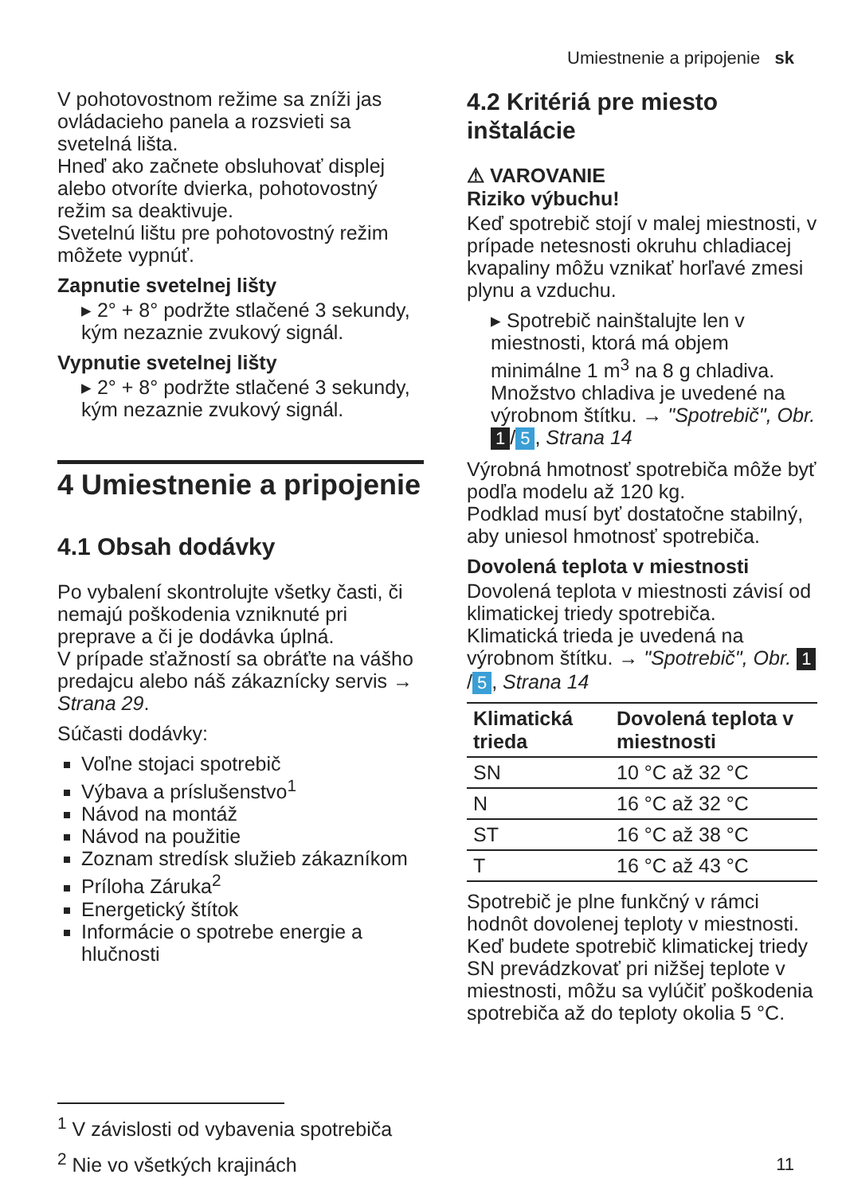Umiestnenie a pripojenie sk
V pohotovostnom režime sa zníži jas ovládacieho panela a rozsvieti sa svetelná lišta.
Hneď ako začnete obsluhovať displej alebo otvoríte dvierka, pohotovostný režim sa deaktivuje.
Svetelnú lištu pre pohotovostný režim môžete vypnúť.
Zapnutie svetelnej lišty
▸ 2° + 8° podržte stlačené 3 sekundy, kým nezaznie zvukový signál.
Vypnutie svetelnej lišty
▸ 2° + 8° podržte stlačené 3 sekundy, kým nezaznie zvukový signál.
4 Umiestnenie a pripojenie
4.1 Obsah dodávky
Po vybalení skontrolujte všetky časti, či nemajú poškodenia vzniknuté pri preprave a či je dodávka úplná.
V prípade sťažností sa obráťte na vášho predajcu alebo náš zákaznícky servis → Strana 29.
Súčasti dodávky:
Voľne stojaci spotrebič
Výbava a príslušenstvo<sup>1</sup>
Návod na montáž
Návod na použitie
Zoznam stredísk služieb zákazníkom
Príloha Záruka<sup>2</sup>
Energetický štítok
Informácie o spotrebe energie a hlučnosti
4.2 Kritériá pre miesto inštalácie
⚠ VAROVANIE
Riziko výbuchu!
Keď spotrebič stojí v malej miestnosti, v prípade netesnosti okruhu chladiacej kvapaliny môžu vznikať horľavé zmesi plynu a vzduchu.
▸ Spotrebič nainštalujte len v miestnosti, ktorá má objem minimálne 1 m<sup>3</sup> na 8 g chladiva. Množstvo chladiva je uvedené na výrobnom štítku. → "Spotrebič", Obr. 1 / 5, Strana 14
Výrobná hmotnosť spotrebiča môže byť podľa modelu až 120 kg.
Podklad musí byť dostatočne stabilný, aby uniesol hmotnosť spotrebiča.
Dovolená teplota v miestnosti
Dovolená teplota v miestnosti závisí od klimatickej triedy spotrebiča.
Klimatická trieda je uvedená na výrobnom štítku. → "Spotrebič", Obr. 1 / 5, Strana 14
| Klimatická trieda | Dovolená teplota v miestnosti |
| --- | --- |
| SN | 10 °C až 32 °C |
| N | 16 °C až 32 °C |
| ST | 16 °C až 38 °C |
| T | 16 °C až 43 °C |
Spotrebič je plne funkčný v rámci hodnôt dovolenej teploty v miestnosti.
Keď budete spotrebič klimatickej triedy SN prevádzkovať pri nižšej teplote v miestnosti, môžu sa vylúčiť poškodenia spotrebiča až do teploty okolia 5 °C.
<sup>1</sup> V závislosti od vybavenia spotrebiča
<sup>2</sup> Nie vo všetkých krajinách
11